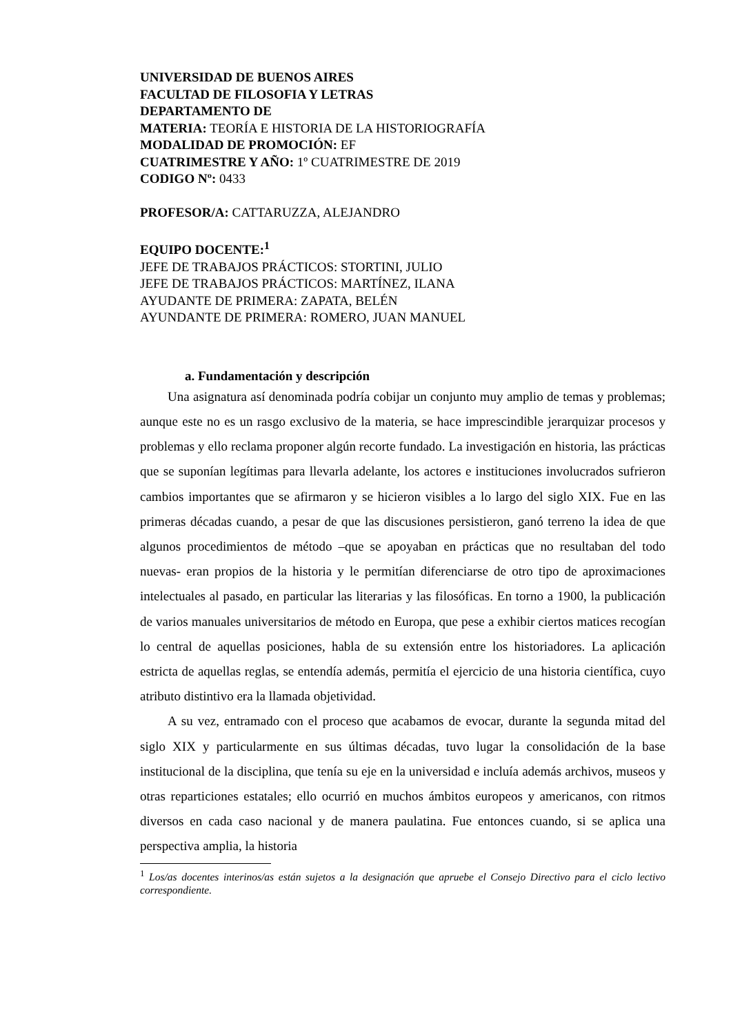UNIVERSIDAD DE BUENOS AIRES
FACULTAD DE FILOSOFIA Y LETRAS
DEPARTAMENTO DE
MATERIA: TEORÍA E HISTORIA DE LA HISTORIOGRAFÍA
MODALIDAD DE PROMOCIÓN: EF
CUATRIMESTRE Y AÑO: 1º CUATRIMESTRE DE 2019
CODIGO Nº: 0433
PROFESOR/A: CATTARUZZA, ALEJANDRO
EQUIPO DOCENTE:<sup>1</sup>
JEFE DE TRABAJOS PRÁCTICOS: STORTINI, JULIO
JEFE DE TRABAJOS PRÁCTICOS: MARTÍNEZ, ILANA
AYUDANTE DE PRIMERA: ZAPATA, BELÉN
AYUNDANTE DE PRIMERA: ROMERO, JUAN MANUEL
a. Fundamentación y descripción
Una asignatura así denominada podría cobijar un conjunto muy amplio de temas y problemas; aunque este no es un rasgo exclusivo de la materia, se hace imprescindible jerarquizar procesos y problemas y ello reclama proponer algún recorte fundado. La investigación en historia, las prácticas que se suponían legítimas para llevarla adelante, los actores e instituciones involucrados sufrieron cambios importantes que se afirmaron y se hicieron visibles a lo largo del siglo XIX. Fue en las primeras décadas cuando, a pesar de que las discusiones persistieron, ganó terreno la idea de que algunos procedimientos de método –que se apoyaban en prácticas que no resultaban del todo nuevas- eran propios de la historia y le permitían diferenciarse de otro tipo de aproximaciones intelectuales al pasado, en particular las literarias y las filosóficas. En torno a 1900, la publicación de varios manuales universitarios de método en Europa, que pese a exhibir ciertos matices recogían lo central de aquellas posiciones, habla de su extensión entre los historiadores. La aplicación estricta de aquellas reglas, se entendía además, permitía el ejercicio de una historia científica, cuyo atributo distintivo era la llamada objetividad.
A su vez, entramado con el proceso que acabamos de evocar, durante la segunda mitad del siglo XIX y particularmente en sus últimas décadas, tuvo lugar la consolidación de la base institucional de la disciplina, que tenía su eje en la universidad e incluía además archivos, museos y otras reparticiones estatales; ello ocurrió en muchos ámbitos europeos y americanos, con ritmos diversos en cada caso nacional y de manera paulatina. Fue entonces cuando, si se aplica una perspectiva amplia, la historia
<sup>1</sup> Los/as docentes interinos/as están sujetos a la designación que apruebe el Consejo Directivo para el ciclo lectivo correspondiente.